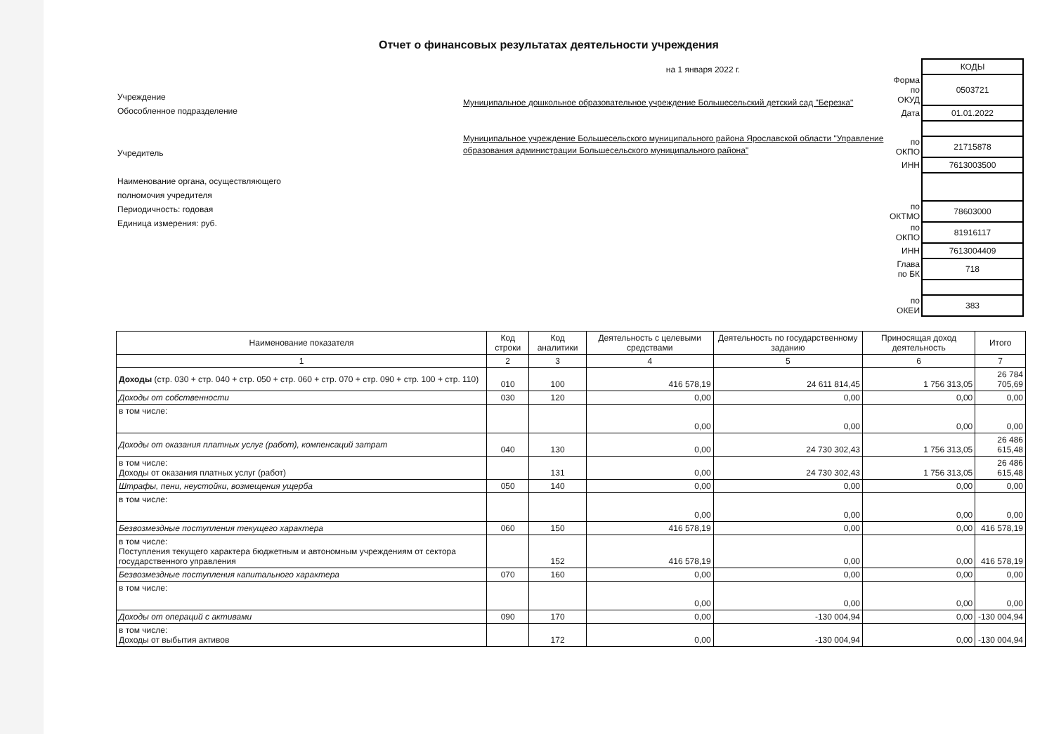Отчет о финансовых результатах деятельности учреждения
Учреждение
Обособленное подразделение
Учредитель
Наименование органа, осуществляющего
полномочия учредителя
Периодичность: годовая
Единица измерения: руб.
на 1 января 2022 г.
Муниципальное дошкольное образовательное учреждение Большесельский детский сад "Березка"
Муниципальное учреждение Большесельского муниципального района Ярославской области "Управление образования администрации Большесельского муниципального района"
| | КОДЫ |
| Форма по ОКУД | 0503721 |
| Дата | 01.01.2022 |
| по ОКПО | 21715878 |
| ИНН | 7613003500 |
| по ОКТМО | 78603000 |
| по ОКПО | 81916117 |
| ИНН | 7613004409 |
| Глава по БК | 718 |
| по ОКЕИ | 383 |
| Наименование показателя | Код строки | Код аналитики | Деятельность с целевыми средствами | Деятельность по государственному заданию | Приносящая доход деятельность | Итого |
| --- | --- | --- | --- | --- | --- | --- |
| 1 | 2 | 3 | 4 | 5 | 6 | 7 |
| Доходы (стр. 030 + стр. 040 + стр. 050 + стр. 060 + стр. 070 + стр. 090 + стр. 100 + стр. 110) | 010 | 100 | 416 578,19 | 24 611 814,45 | 1 756 313,05 | 26 784 705,69 |
| Доходы от собственности | 030 | 120 | 0,00 | 0,00 | 0,00 | 0,00 |
| в том числе: | | | 0,00 | 0,00 | 0,00 | 0,00 |
| Доходы от оказания платных услуг (работ), компенсаций затрат | 040 | 130 | 0,00 | 24 730 302,43 | 1 756 313,05 | 26 486 615,48 |
| в том числе: Доходы от оказания платных услуг (работ) | | 131 | 0,00 | 24 730 302,43 | 1 756 313,05 | 26 486 615,48 |
| Штрафы, пени, неустойки, возмещения ущерба | 050 | 140 | 0,00 | 0,00 | 0,00 | 0,00 |
| в том числе: | | | 0,00 | 0,00 | 0,00 | 0,00 |
| Безвозмездные поступления текущего характера | 060 | 150 | 416 578,19 | 0,00 | 0,00 | 416 578,19 |
| в том числе: Поступления текущего характера бюджетным и автономным учреждениям от сектора государственного управления | | 152 | 416 578,19 | 0,00 | 0,00 | 416 578,19 |
| Безвозмездные поступления капитального характера | 070 | 160 | 0,00 | 0,00 | 0,00 | 0,00 |
| в том числе: | | | 0,00 | 0,00 | 0,00 | 0,00 |
| Доходы от операций с активами | 090 | 170 | 0,00 | -130 004,94 | 0,00 | -130 004,94 |
| в том числе: Доходы от выбытия активов | | 172 | 0,00 | -130 004,94 | 0,00 | -130 004,94 |